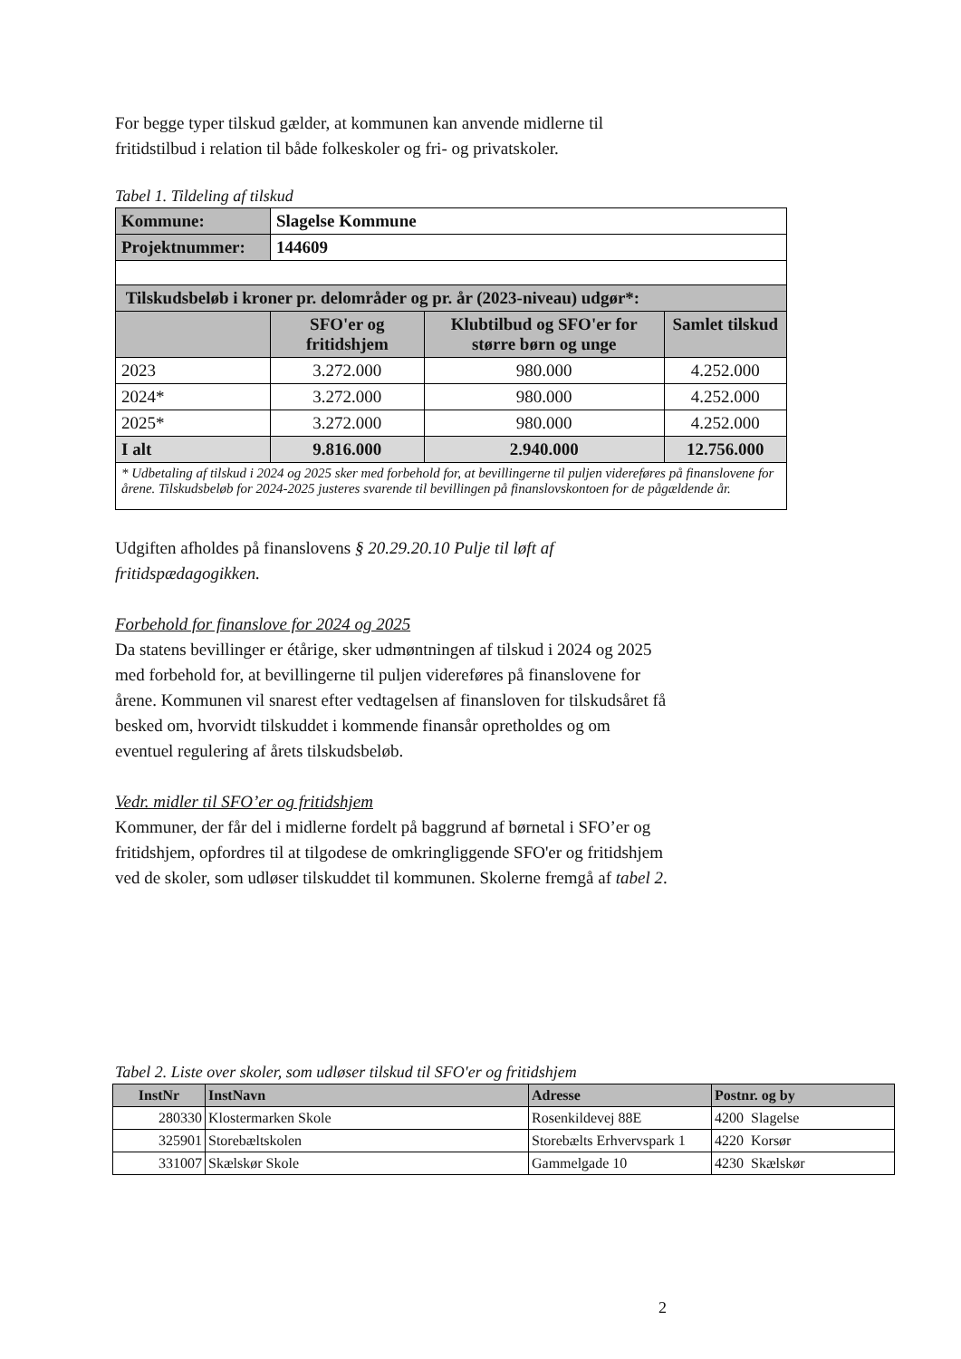For begge typer tilskud gælder, at kommunen kan anvende midlerne til fritidstilbud i relation til både folkeskoler og fri- og privatskoler.
Tabel 1. Tildeling af tilskud
| Kommune: | Slagelse Kommune | | |
| Projektnummer: | 144609 | | |
| Tilskudsbeløb i kroner pr. delområder og pr. år (2023-niveau) udgør*: | | | |
| | SFO'er og fritidshjem | Klubtilbud og SFO'er for større børn og unge | Samlet tilskud |
| 2023 | 3.272.000 | 980.000 | 4.252.000 |
| 2024* | 3.272.000 | 980.000 | 4.252.000 |
| 2025* | 3.272.000 | 980.000 | 4.252.000 |
| I alt | 9.816.000 | 2.940.000 | 12.756.000 |
| * Udbetaling af tilskud i 2024 og 2025 sker med forbehold for, at bevillingerne til puljen videreføres på finanslovene for årene. Tilskudsbeløb for 2024-2025 justeres svarende til bevillingen på finanslovskontoen for de pågældende år. | | | |
Udgiften afholdes på finanslovens § 20.29.20.10 Pulje til løft af fritidspædagogikken.
Forbehold for finanslove for 2024 og 2025
Da statens bevillinger er étårige, sker udmøntningen af tilskud i 2024 og 2025 med forbehold for, at bevillingerne til puljen videreføres på finanslovene for årene. Kommunen vil snarest efter vedtagelsen af finansloven for tilskudsåret få besked om, hvorvidt tilskuddet i kommende finansår opretholdes og om eventuel regulering af årets tilskudsbeløb.
Vedr. midler til SFO’er og fritidshjem
Kommuner, der får del i midlerne fordelt på baggrund af børnetal i SFO’er og fritidshjem, opfordres til at tilgodese de omkringliggende SFO'er og fritidshjem ved de skoler, som udløser tilskuddet til kommunen. Skolerne fremgå af tabel 2.
Tabel 2. Liste over skoler, som udløser tilskud til SFO'er og fritidshjem
| InstNr | InstNavn | Adresse | Postnr. og by |
| --- | --- | --- | --- |
| 280330 | Klostermarken Skole | Rosenkildevej 88E | 4200 Slagelse |
| 325901 | Storebæltskolen | Storebælts Erhvervspark 1 | 4220 Korsør |
| 331007 | Skælskør Skole | Gammelgade 10 | 4230 Skælskør |
2